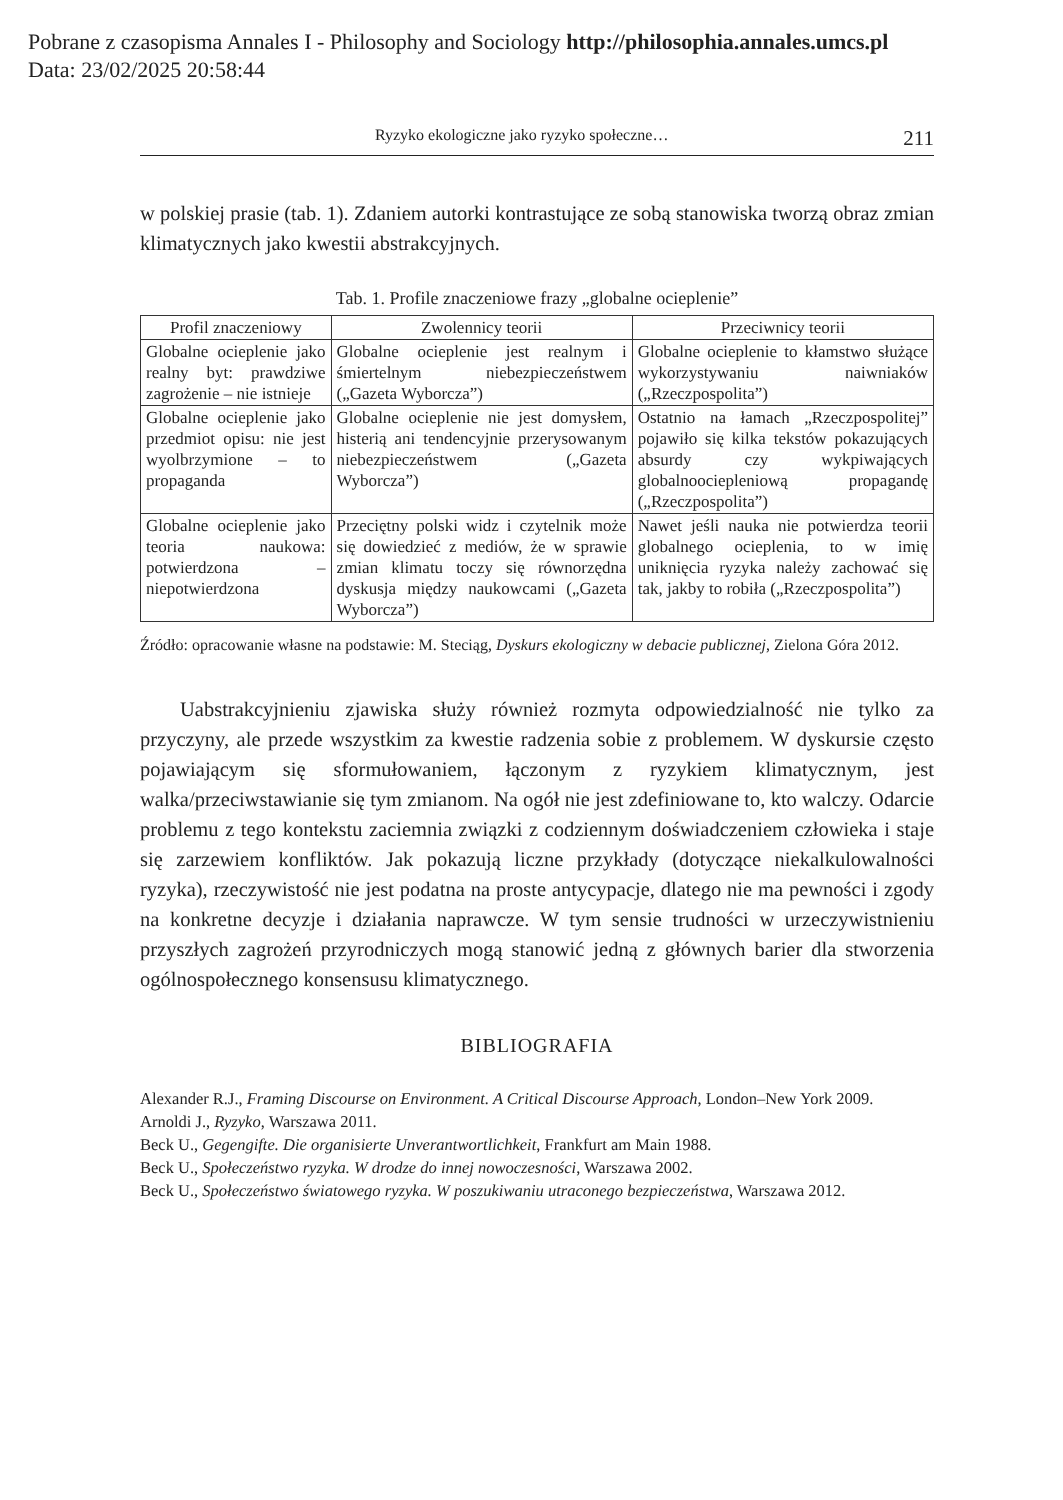Pobrane z czasopisma Annales I - Philosophy and Sociology http://philosophia.annales.umcs.pl
Data: 23/02/2025 20:58:44
Ryzyko ekologiczne jako ryzyko społeczne… 211
w polskiej prasie (tab. 1). Zdaniem autorki kontrastujące ze sobą stanowiska tworzą obraz zmian klimatycznych jako kwestii abstrakcyjnych.
Tab. 1. Profile znaczeniowe frazy „globalne ocieplenie”
| Profil znaczeniowy | Zwolennicy teorii | Przeciwnicy teorii |
| --- | --- | --- |
| Globalne ocieplenie jako realny byt: prawdziwe zagrożenie – nie istnieje | Globalne ocieplenie jest realnym i śmiertelnym niebezpieczeństwem („Gazeta Wyborcza”) | Globalne ocieplenie to kłamstwo służące wykorzystywaniu naiwniaków („Rzeczpospolita”) |
| Globalne ocieplenie jako przedmiot opisu: nie jest wyolbrzymione – to propaganda | Globalne ocieplenie nie jest domysłem, histerią ani tendencyjnie przerysowanym niebezpieczeństwem („Gazeta Wyborcza”) | Ostatnio na łamach „Rzeczpospolitej” pojawiło się kilka tekstów pokazujących absurdy czy wykpiwających globalnoociepleniową propagandę („Rzeczpospolita”) |
| Globalne ocieplenie jako teoria naukowa: potwierdzona – niepotwierdzona | Przeciętny polski widz i czytelnik może się dowiedzieć z mediów, że w sprawie zmian klimatu toczy się równorzędna dyskusja między naukowcami („Gazeta Wyborcza”) | Nawet jeśli nauka nie potwierdza teorii globalnego ocieplenia, to w imię uniknięcia ryzyka należy zachować się tak, jakby to robiła („Rzeczpospolita”) |
Źródło: opracowanie własne na podstawie: M. Steciąg, Dyskurs ekologiczny w debacie publicznej, Zielona Góra 2012.
Uabstrakcyjnieniu zjawiska służy również rozmyta odpowiedzialność nie tylko za przyczyny, ale przede wszystkim za kwestie radzenia sobie z problemem. W dyskursie często pojawiającym się sformułowaniem, łączonym z ryzykiem klimatycznym, jest walka/przeciwstawianie się tym zmianom. Na ogół nie jest zdefiniowane to, kto walczy. Odarcie problemu z tego kontekstu zaciemnia związki z codziennym doświadczeniem człowieka i staje się zarzewiem konfliktów. Jak pokazują liczne przykłady (dotyczące niekalkulowalności ryzyka), rzeczywistość nie jest podatna na proste antycypacje, dlatego nie ma pewności i zgody na konkretne decyzje i działania naprawcze. W tym sensie trudności w urzeczywistnieniu przyszłych zagrożeń przyrodniczych mogą stanowić jedną z głównych barier dla stworzenia ogólnospołecznego konsensusu klimatycznego.
BIBLIOGRAFIA
Alexander R.J., Framing Discourse on Environment. A Critical Discourse Approach, London–New York 2009.
Arnoldi J., Ryzyko, Warszawa 2011.
Beck U., Gegengifte. Die organisierte Unverantwortlichkeit, Frankfurt am Main 1988.
Beck U., Społeczeństwo ryzyka. W drodze do innej nowoczesności, Warszawa 2002.
Beck U., Społeczeństwo światowego ryzyka. W poszukiwaniu utraconego bezpieczeństwa, Warszawa 2012.